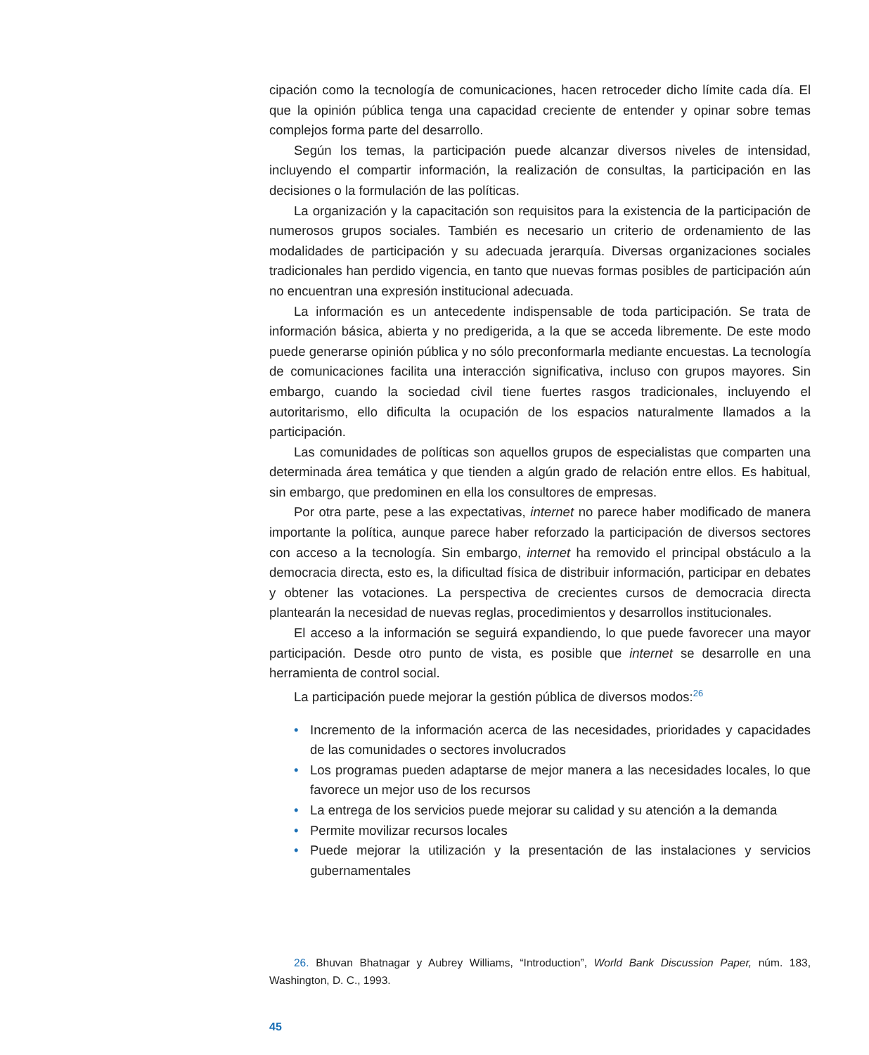cipación como la tecnología de comunicaciones, hacen retroceder dicho límite cada día. El que la opinión pública tenga una capacidad creciente de entender y opinar sobre temas complejos forma parte del desarrollo.
Según los temas, la participación puede alcanzar diversos niveles de intensidad, incluyendo el compartir información, la realización de consultas, la participación en las decisiones o la formulación de las políticas.
La organización y la capacitación son requisitos para la existencia de la participación de numerosos grupos sociales. También es necesario un criterio de ordenamiento de las modalidades de participación y su adecuada jerarquía. Diversas organizaciones sociales tradicionales han perdido vigencia, en tanto que nuevas formas posibles de participación aún no encuentran una expresión institucional adecuada.
La información es un antecedente indispensable de toda participación. Se trata de información básica, abierta y no predigerida, a la que se acceda libremente. De este modo puede generarse opinión pública y no sólo preconformarla mediante encuestas. La tecnología de comunicaciones facilita una interacción significativa, incluso con grupos mayores. Sin embargo, cuando la sociedad civil tiene fuertes rasgos tradicionales, incluyendo el autoritarismo, ello dificulta la ocupación de los espacios naturalmente llamados a la participación.
Las comunidades de políticas son aquellos grupos de especialistas que comparten una determinada área temática y que tienden a algún grado de relación entre ellos. Es habitual, sin embargo, que predominen en ella los consultores de empresas.
Por otra parte, pese a las expectativas, internet no parece haber modificado de manera importante la política, aunque parece haber reforzado la participación de diversos sectores con acceso a la tecnología. Sin embargo, internet ha removido el principal obstáculo a la democracia directa, esto es, la dificultad física de distribuir información, participar en debates y obtener las votaciones. La perspectiva de crecientes cursos de democracia directa plantearán la necesidad de nuevas reglas, procedimientos y desarrollos institucionales.
El acceso a la información se seguirá expandiendo, lo que puede favorecer una mayor participación. Desde otro punto de vista, es posible que internet se desarrolle en una herramienta de control social.
La participación puede mejorar la gestión pública de diversos modos:<sup>26</sup>
• Incremento de la información acerca de las necesidades, prioridades y capacidades de las comunidades o sectores involucrados
• Los programas pueden adaptarse de mejor manera a las necesidades locales, lo que favorece un mejor uso de los recursos
• La entrega de los servicios puede mejorar su calidad y su atención a la demanda
• Permite movilizar recursos locales
• Puede mejorar la utilización y la presentación de las instalaciones y servicios gubernamentales
26. Bhuvan Bhatnagar y Aubrey Williams, “Introduction”, World Bank Discussion Paper, núm. 183, Washington, D. C., 1993.
45